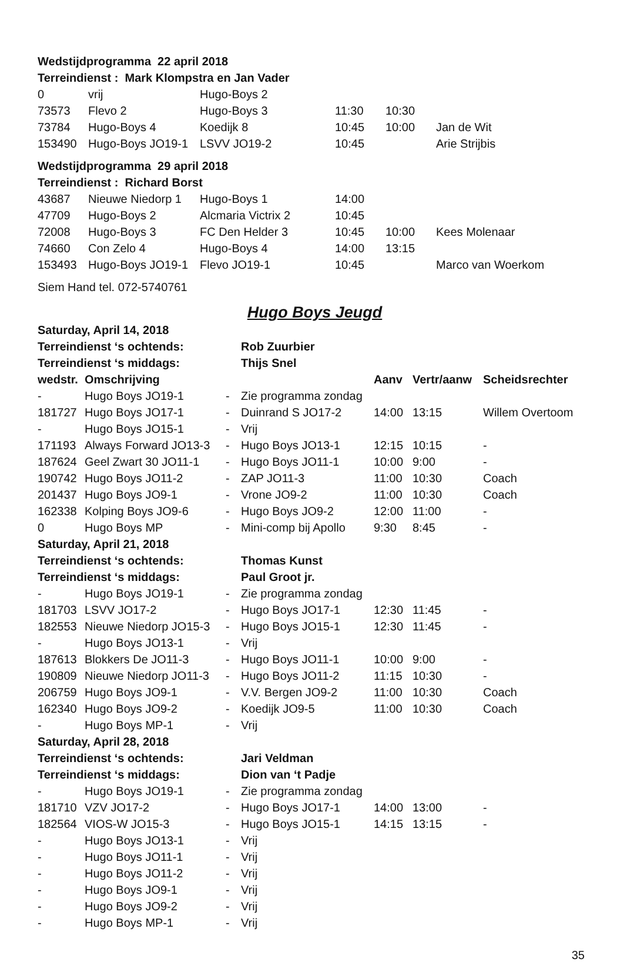| Wedstijdprogramma 22 april 2018 | | | | | |
| Terreindienst : Mark Klompstra en Jan Vader | | | | | |
| 0 | vrij | Hugo-Boys 2 | | | |
| 73573 | Flevo 2 | Hugo-Boys 3 | 11:30 | 10:30 | |
| 73784 | Hugo-Boys 4 | Koedijk 8 | 10:45 | 10:00 | Jan de Wit |
| 153490 | Hugo-Boys JO19-1 | LSVV JO19-2 | 10:45 | | Arie Strijbis |
| Wedstijdprogramma 29 april 2018 | | | | | |
| Terreindienst : Richard Borst | | | | | |
| 43687 | Nieuwe Niedorp 1 | Hugo-Boys 1 | 14:00 | | |
| 47709 | Hugo-Boys 2 | Alcmaria Victrix 2 | 10:45 | | |
| 72008 | Hugo-Boys 3 | FC Den Helder 3 | 10:45 | 10:00 | Kees Molenaar |
| 74660 | Con Zelo 4 | Hugo-Boys 4 | 14:00 | 13:15 | |
| 153493 | Hugo-Boys JO19-1 | Flevo JO19-1 | 10:45 | | Marco van Woerkom |
| Siem Hand tel. 072-5740761 | | | | | |
Hugo Boys Jeugd
| Saturday, April 14, 2018 | | | | | | |
| Terreindienst ‘s ochtends: | | | Rob Zuurbier | | | |
| Terreindienst ‘s middags: | | | Thijs Snel | | | |
| wedstr. | Omschrijving | | | Aanv | Vertr/aanw | Scheidsrechter |
| - | Hugo Boys JO19-1 | - | Zie programma zondag | | | |
| 181727 | Hugo Boys JO17-1 | - | Duinrand S JO17-2 | 14:00 | 13:15 | Willem Overtoom |
| - | Hugo Boys JO15-1 | - | Vrij | | | |
| 171193 | Always Forward JO13-3 | - | Hugo Boys JO13-1 | 12:15 | 10:15 | - |
| 187624 | Geel Zwart 30 JO11-1 | - | Hugo Boys JO11-1 | 10:00 | 9:00 | - |
| 190742 | Hugo Boys JO11-2 | - | ZAP JO11-3 | 11:00 | 10:30 | Coach |
| 201437 | Hugo Boys JO9-1 | - | Vrone JO9-2 | 11:00 | 10:30 | Coach |
| 162338 | Kolping Boys JO9-6 | - | Hugo Boys JO9-2 | 12:00 | 11:00 | - |
| 0 | Hugo Boys MP | - | Mini-comp bij Apollo | 9:30 | 8:45 | - |
| Saturday, April 21, 2018 | | | | | | |
| Terreindienst ‘s ochtends: | | | Thomas Kunst | | | |
| Terreindienst ‘s middags: | | | Paul Groot jr. | | | |
| - | Hugo Boys JO19-1 | - | Zie programma zondag | | | |
| 181703 | LSVV JO17-2 | - | Hugo Boys JO17-1 | 12:30 | 11:45 | - |
| 182553 | Nieuwe Niedorp JO15-3 | - | Hugo Boys JO15-1 | 12:30 | 11:45 | - |
| - | Hugo Boys JO13-1 | - | Vrij | | | |
| 187613 | Blokkers De JO11-3 | - | Hugo Boys JO11-1 | 10:00 | 9:00 | - |
| 190809 | Nieuwe Niedorp JO11-3 | - | Hugo Boys JO11-2 | 11:15 | 10:30 | - |
| 206759 | Hugo Boys JO9-1 | - | V.V. Bergen JO9-2 | 11:00 | 10:30 | Coach |
| 162340 | Hugo Boys JO9-2 | - | Koedijk JO9-5 | 11:00 | 10:30 | Coach |
| - | Hugo Boys MP-1 | - | Vrij | | | |
| Saturday, April 28, 2018 | | | | | | |
| Terreindienst ‘s ochtends: | | | Jari Veldman | | | |
| Terreindienst ‘s middags: | | | Dion van ‘t Padje | | | |
| - | Hugo Boys JO19-1 | - | Zie programma zondag | | | |
| 181710 | VZV JO17-2 | - | Hugo Boys JO17-1 | 14:00 | 13:00 | - |
| 182564 | VIOS-W JO15-3 | - | Hugo Boys JO15-1 | 14:15 | 13:15 | - |
| - | Hugo Boys JO13-1 | - | Vrij | | | |
| - | Hugo Boys JO11-1 | - | Vrij | | | |
| - | Hugo Boys JO11-2 | - | Vrij | | | |
| - | Hugo Boys JO9-1 | - | Vrij | | | |
| - | Hugo Boys JO9-2 | - | Vrij | | | |
| - | Hugo Boys MP-1 | - | Vrij | | | |
35